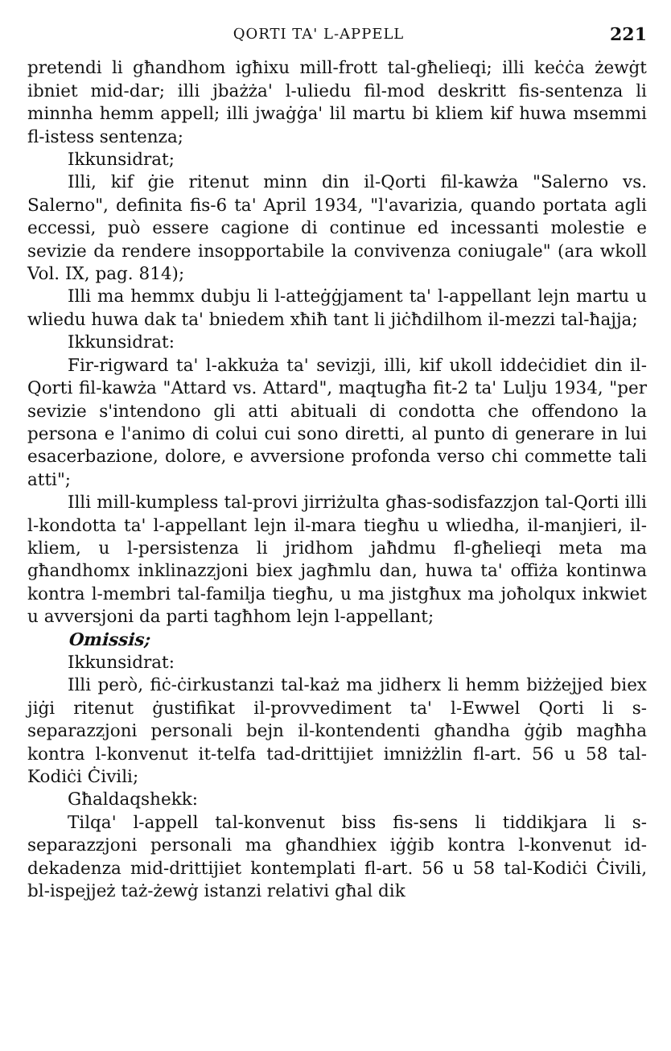QORTI TA' L-APPELL 221
pretendi li għandhom igħixu mill-frott tal-għelieqi; illi keċċa żewġt ibniet mid-dar; illi jbażża' l-uliedu fil-mod deskritt fis-sentenza li minnha hemm appell; illi jwaġġa' lil martu bi kliem kif huwa msemmi fl-istess sentenza;
Ikkunsidrat;
Illi, kif ġie ritenut minn din il-Qorti fil-kawża "Salerno vs. Salerno", definita fis-6 ta' April 1934, "l'avarizia, quando portata agli eccessi, può essere cagione di continue ed incessanti molestie e sevizie da rendere insopportabile la convivenza coniugale" (ara wkoll Vol. IX, pag. 814);
Illi ma hemmx dubju li l-atteġġjament ta' l-appellant lejn martu u wliedu huwa dak ta' bniedem xħiħ tant li jiċħdilhom il-mezzi tal-ħajja;
Ikkunsidrat:
Fir-rigward ta' l-akkuża ta' sevizji, illi, kif ukoll iddeċidiet din il-Qorti fil-kawża "Attard vs. Attard", maqtugħa fit-2 ta' Lulju 1934, "per sevizie s'intendono gli atti abituali di condotta che offendono la persona e l'animo di colui cui sono diretti, al punto di generare in lui esacerbazione, dolore, e avversione profonda verso chi commette tali atti";
Illi mill-kumpless tal-provi jirriżulta għas-sodisfazzjon tal-Qorti illi l-kondotta ta' l-appellant lejn il-mara tiegħu u wliedha, il-manjieri, il-kliem, u l-persistenza li jridhom jaħdmu fl-għelieqi meta ma għandhomx inklinazzjoni biex jagħmlu dan, huwa ta' offiża kontinwa kontra l-membri tal-familja tiegħu, u ma jistgħux ma joħolqux inkwiet u avversjoni da parti tagħhom lejn l-appellant;
Omissis;
Ikkunsidrat:
Illi però, fiċ-ċirkustanzi tal-każ ma jidherx li hemm biżżejjed biex jiġi ritenut ġustifikat il-provvediment ta' l-Ewwel Qorti li s-separazzjoni personali bejn il-kontendenti għandha ġġib magħha kontra l-konvenut it-telfa tad-drittijiet imniżżlin fl-art. 56 u 58 tal-Kodiċi Ċivili;
Għaldaqshekk:
Tilqa' l-appell tal-konvenut biss fis-sens li tiddikjara li s-separazzjoni personali ma għandhiex iġġib kontra l-konvenut id-dekadenza mid-drittijiet kontemplati fl-art. 56 u 58 tal-Kodiċi Ċivili, bl-ispejjeż taż-żewġ istanzi relativi għal dik